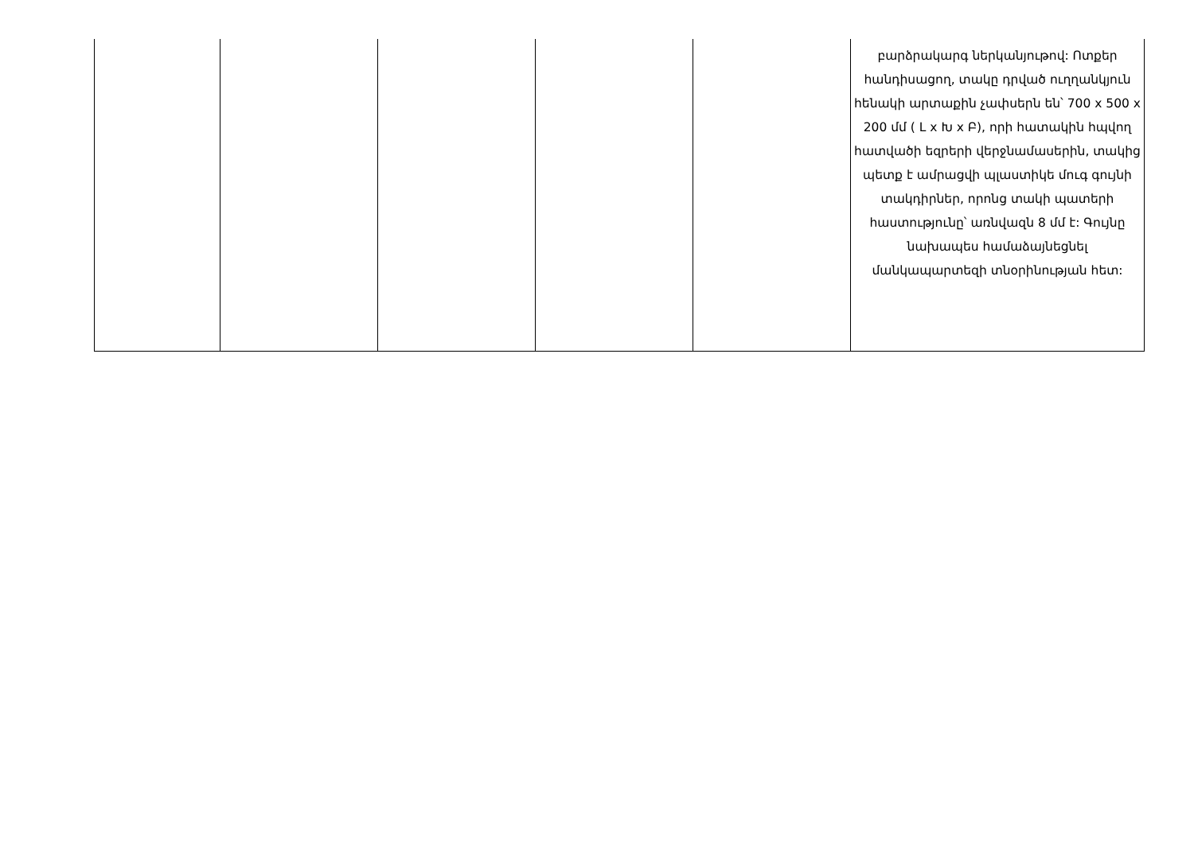| | | | | | բարձրակարգ ներկանյութով: Ոտքեր հանդիսացող, տակը դրված ուղղանկյուն հենակի արտաքին չափսերն են՝ 700 x 500 x 200 մմ ( L x Խ x Բ), որի հատակին հպվող հատվածի եզրերի վերջնամասերին, տակից պետք է ամրացվի պլաստիկե մուգ գույնի տակդիրներ, որոնց տակի պատերի հաստությունը՝ առնվազն 8 մմ է: Գույնը նախապես համաձայնեցնել մանկապարտեզի տնօրինության հետ: |